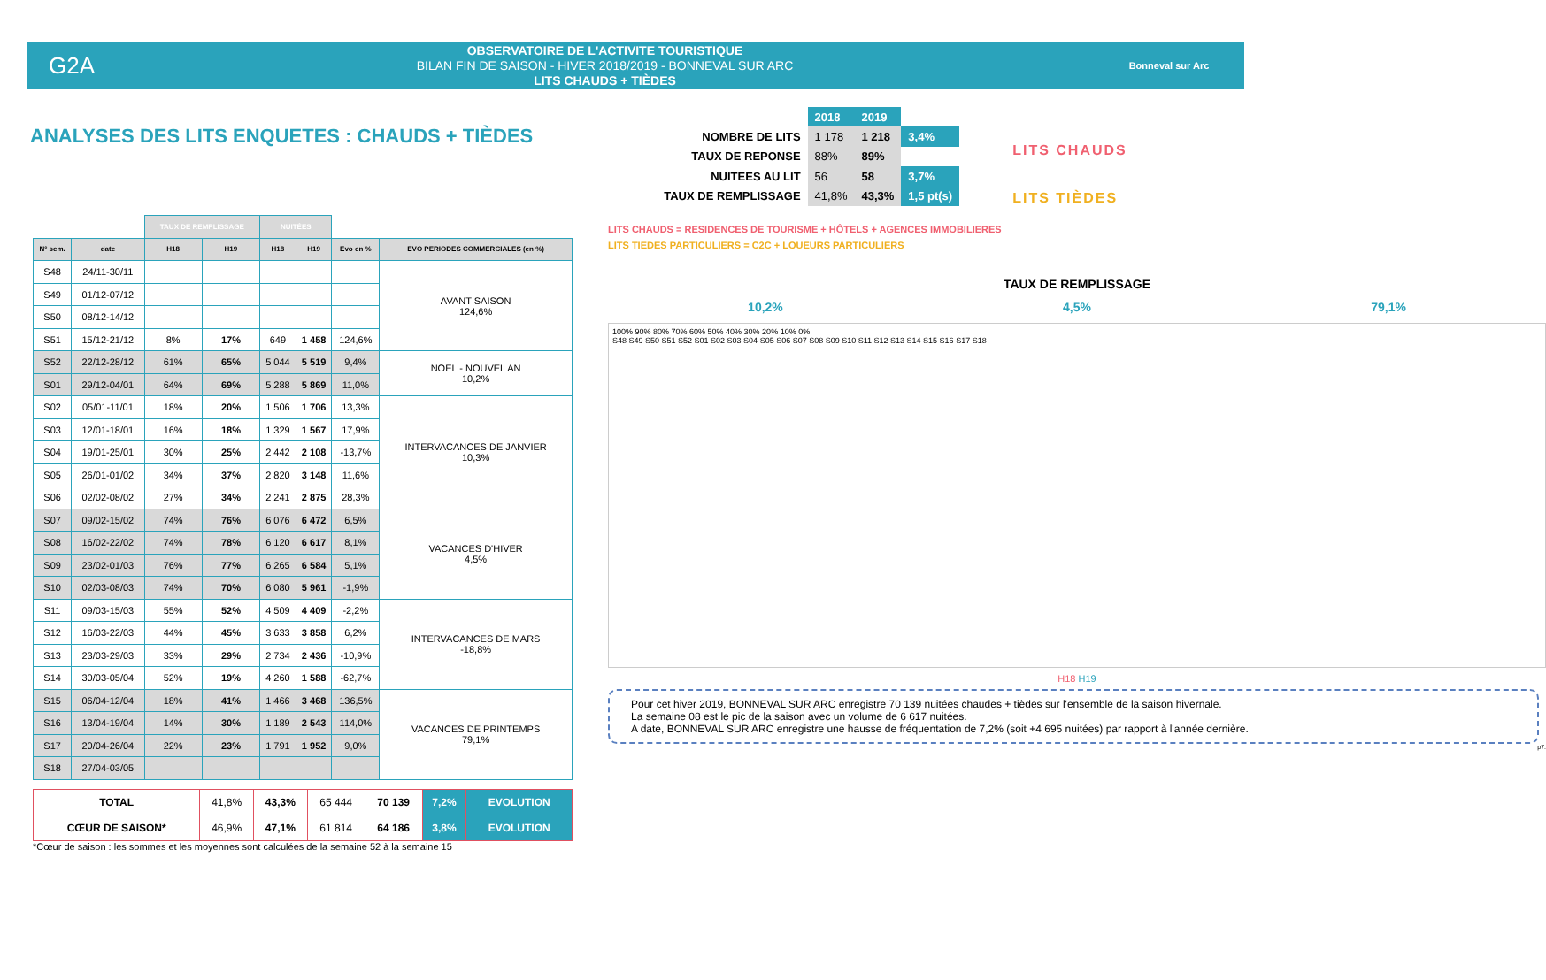G2A
OBSERVATOIRE DE L'ACTIVITE TOURISTIQUE
BILAN FIN DE SAISON - HIVER 2018/2019 - BONNEVAL SUR ARC
LITS CHAUDS + TIÈDES
Bonneval sur Arc
ANALYSES DES LITS ENQUETES : CHAUDS + TIÈDES
| | 2018 | 2019 | |
| NOMBRE DE LITS | 1 178 | 1 218 | 3,4% |
| TAUX DE REPONSE | 88% | 89% | |
| NUITEES AU LIT | 56 | 58 | 3,7% |
| TAUX DE REMPLISSAGE | 41,8% | 43,3% | 1,5 pt(s) |
LITS CHAUDS
LITS TIÈDES
| | | TAUX DE REMPLISSAGE | | NUITÉES | | | |
| --- | --- | --- | --- | --- | --- | --- | --- |
| N° sem. | date | H18 | H19 | H18 | H19 | Evo en % | EVO PERIODES COMMERCIALES (en %) |
| S48 | 24/11-30/11 | | | | | | AVANT SAISON 124,6% |
| S49 | 01/12-07/12 | | | | | | |
| S50 | 08/12-14/12 | | | | | | |
| S51 | 15/12-21/12 | 8% | 17% | 649 | 1 458 | 124,6% | |
| S52 | 22/12-28/12 | 61% | 65% | 5 044 | 5 519 | 9,4% | NOEL - NOUVEL AN 10,2% |
| S01 | 29/12-04/01 | 64% | 69% | 5 288 | 5 869 | 11,0% | |
| S02 | 05/01-11/01 | 18% | 20% | 1 506 | 1 706 | 13,3% | INTERVACANCES DE JANVIER 10,3% |
| S03 | 12/01-18/01 | 16% | 18% | 1 329 | 1 567 | 17,9% | |
| S04 | 19/01-25/01 | 30% | 25% | 2 442 | 2 108 | -13,7% | |
| S05 | 26/01-01/02 | 34% | 37% | 2 820 | 3 148 | 11,6% | |
| S06 | 02/02-08/02 | 27% | 34% | 2 241 | 2 875 | 28,3% | |
| S07 | 09/02-15/02 | 74% | 76% | 6 076 | 6 472 | 6,5% | VACANCES D'HIVER 4,5% |
| S08 | 16/02-22/02 | 74% | 78% | 6 120 | 6 617 | 8,1% | |
| S09 | 23/02-01/03 | 76% | 77% | 6 265 | 6 584 | 5,1% | |
| S10 | 02/03-08/03 | 74% | 70% | 6 080 | 5 961 | -1,9% | |
| S11 | 09/03-15/03 | 55% | 52% | 4 509 | 4 409 | -2,2% | INTERVACANCES DE MARS -18,8% |
| S12 | 16/03-22/03 | 44% | 45% | 3 633 | 3 858 | 6,2% | |
| S13 | 23/03-29/03 | 33% | 29% | 2 734 | 2 436 | -10,9% | |
| S14 | 30/03-05/04 | 52% | 19% | 4 260 | 1 588 | -62,7% | |
| S15 | 06/04-12/04 | 18% | 41% | 1 466 | 3 468 | 136,5% | VACANCES DE PRINTEMPS 79,1% |
| S16 | 13/04-19/04 | 14% | 30% | 1 189 | 2 543 | 114,0% | |
| S17 | 20/04-26/04 | 22% | 23% | 1 791 | 1 952 | 9,0% | |
| S18 | 27/04-03/05 | | | | | | |
| TOTAL | 41,8% | 43,3% | 65 444 | 70 139 | 7,2% | EVOLUTION |
| CŒUR DE SAISON* | 46,9% | 47,1% | 61 814 | 64 186 | 3,8% | EVOLUTION |
*Cœur de saison : les sommes et les moyennes sont calculées de la semaine 52 à la semaine 15
LITS CHAUDS = RESIDENCES DE TOURISME + HÔTELS + AGENCES IMMOBILIERES
LITS TIEDES PARTICULIERS = C2C + LOUEURS PARTICULIERS
TAUX DE REMPLISSAGE
10,2% 4,5% 79,1%
100% 90% 80% 70% 60% 50% 40% 30% 20% 10% 0%
S48 S49 S50 S51 S52 S01 S02 S03 S04 S05 S06 S07 S08 S09 S10 S11 S12 S13 S14 S15 S16 S17 S18
H18 H19
Pour cet hiver 2019, BONNEVAL SUR ARC enregistre 70 139 nuitées chaudes + tièdes sur l'ensemble de la saison hivernale.
La semaine 08 est le pic de la saison avec un volume de 6 617 nuitées.
A date, BONNEVAL SUR ARC enregistre une hausse de fréquentation de 7,2% (soit +4 695 nuitées) par rapport à l'année dernière.
p7.